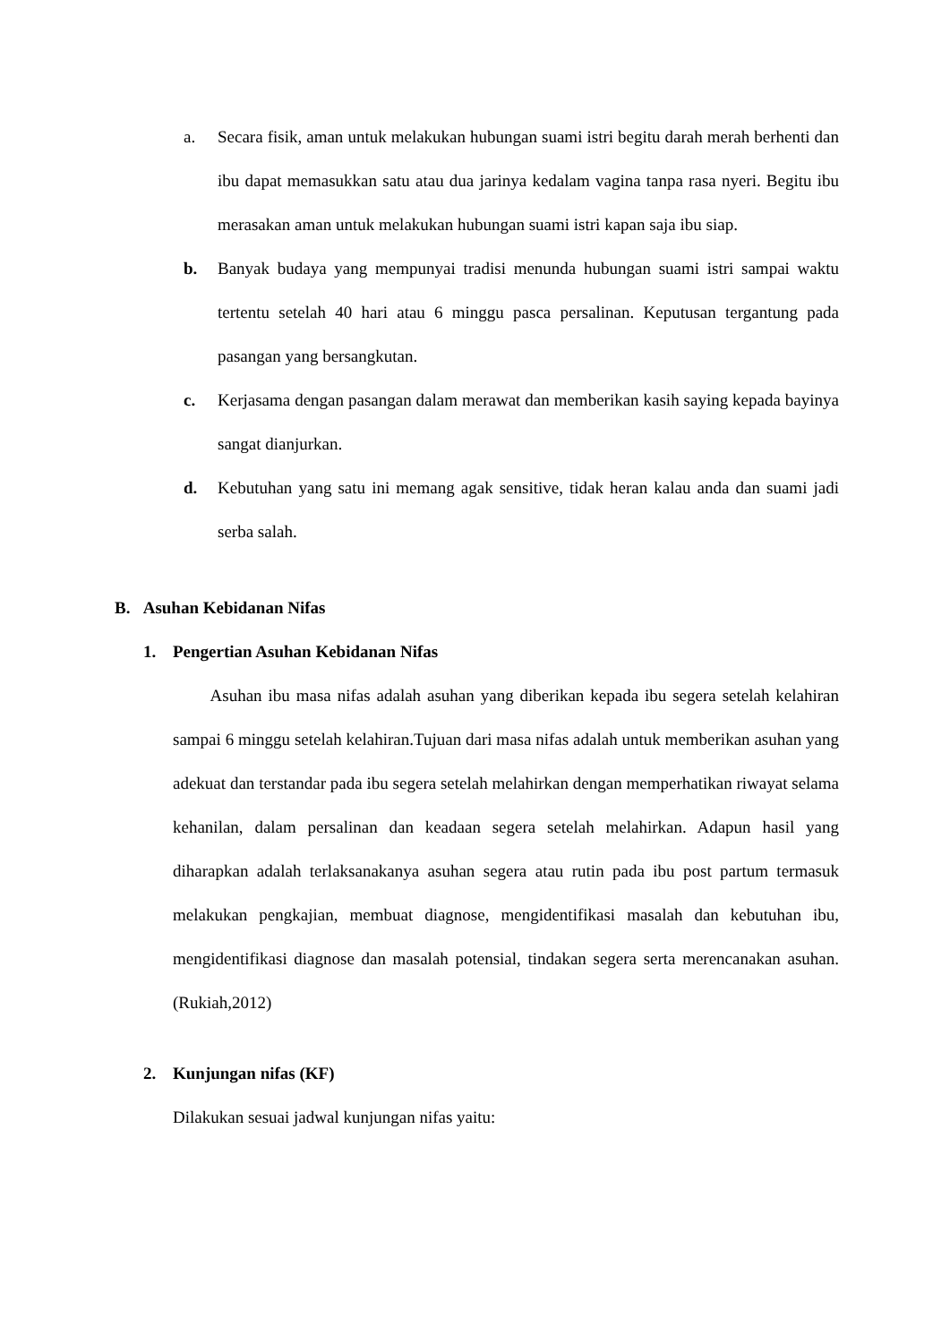a. Secara fisik, aman untuk melakukan hubungan suami istri begitu darah merah berhenti dan ibu dapat memasukkan satu atau dua jarinya kedalam vagina tanpa rasa nyeri. Begitu ibu merasakan aman untuk melakukan hubungan suami istri kapan saja ibu siap.
b. Banyak budaya yang mempunyai tradisi menunda hubungan suami istri sampai waktu tertentu setelah 40 hari atau 6 minggu pasca persalinan. Keputusan tergantung pada pasangan yang bersangkutan.
c. Kerjasama dengan pasangan dalam merawat dan memberikan kasih saying kepada bayinya sangat dianjurkan.
d. Kebutuhan yang satu ini memang agak sensitive, tidak heran kalau anda dan suami jadi serba salah.
B. Asuhan Kebidanan Nifas
1. Pengertian Asuhan Kebidanan Nifas
Asuhan ibu masa nifas adalah asuhan yang diberikan kepada ibu segera setelah kelahiran sampai 6 minggu setelah kelahiran.Tujuan dari masa nifas adalah untuk memberikan asuhan yang adekuat dan terstandar pada ibu segera setelah melahirkan dengan memperhatikan riwayat selama kehanilan, dalam persalinan dan keadaan segera setelah melahirkan. Adapun hasil yang diharapkan adalah terlaksanakanya asuhan segera atau rutin pada ibu post partum termasuk melakukan pengkajian, membuat diagnose, mengidentifikasi masalah dan kebutuhan ibu, mengidentifikasi diagnose dan masalah potensial, tindakan segera serta merencanakan asuhan.(Rukiah,2012)
2. Kunjungan nifas (KF)
Dilakukan sesuai jadwal kunjungan nifas yaitu: